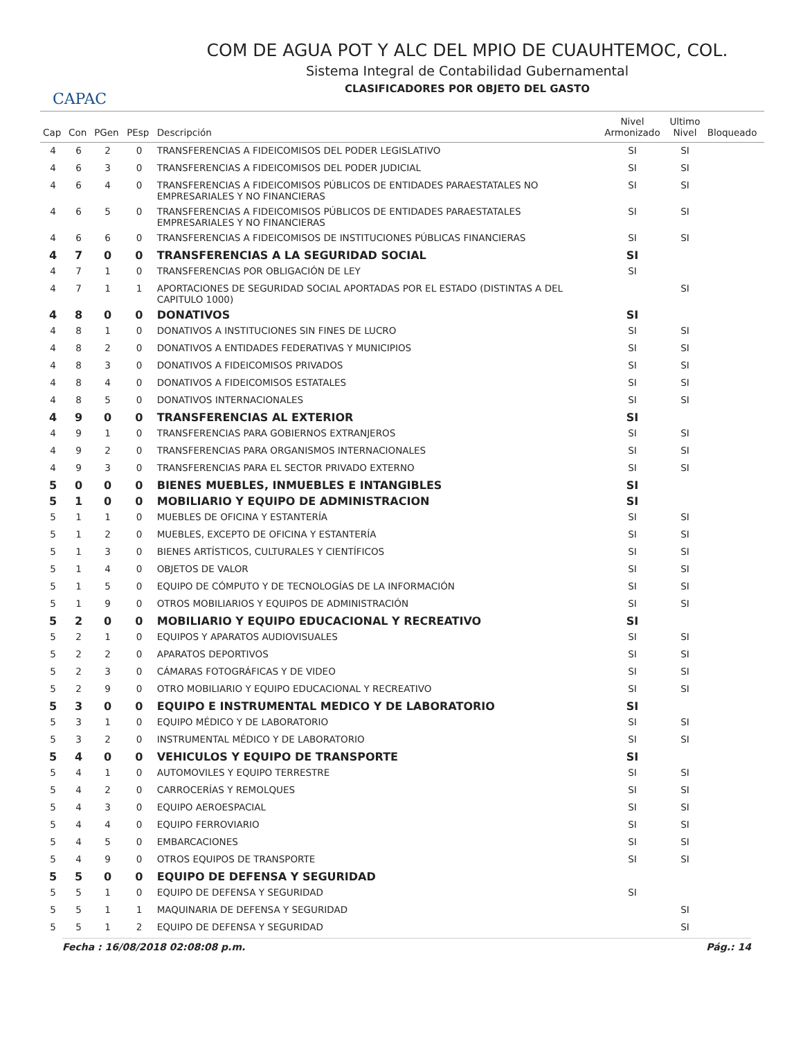CAPAC
COM DE AGUA POT Y ALC DEL MPIO DE CUAUHTEMOC, COL.
Sistema Integral de Contabilidad Gubernamental
CLASIFICADORES POR OBJETO DEL GASTO
| Cap | Con | PGen | PEsp | Descripción | Nivel Armonizado | Ultimo Nivel | Bloqueado |
| --- | --- | --- | --- | --- | --- | --- | --- |
| 4 | 6 | 2 | 0 | TRANSFERENCIAS A FIDEICOMISOS DEL PODER LEGISLATIVO | SI | SI | |
| 4 | 6 | 3 | 0 | TRANSFERENCIAS A FIDEICOMISOS DEL PODER JUDICIAL | SI | SI | |
| 4 | 6 | 4 | 0 | TRANSFERENCIAS A FIDEICOMISOS PÚBLICOS DE ENTIDADES PARAESTATALES NO EMPRESARIALES Y NO FINANCIERAS | SI | SI | |
| 4 | 6 | 5 | 0 | TRANSFERENCIAS A FIDEICOMISOS PÚBLICOS DE ENTIDADES PARAESTATALES EMPRESARIALES Y NO FINANCIERAS | SI | SI | |
| 4 | 6 | 6 | 0 | TRANSFERENCIAS A FIDEICOMISOS DE INSTITUCIONES PÚBLICAS FINANCIERAS | SI | SI | |
| 4 | 7 | 0 | 0 | TRANSFERENCIAS A LA SEGURIDAD SOCIAL | SI | | |
| 4 | 7 | 1 | 0 | TRANSFERENCIAS POR OBLIGACIÓN DE LEY | SI | | |
| 4 | 7 | 1 | 1 | APORTACIONES DE SEGURIDAD SOCIAL APORTADAS POR EL ESTADO (DISTINTAS A DEL CAPITULO 1000) | | SI | |
| 4 | 8 | 0 | 0 | DONATIVOS | SI | | |
| 4 | 8 | 1 | 0 | DONATIVOS A INSTITUCIONES SIN FINES DE LUCRO | SI | SI | |
| 4 | 8 | 2 | 0 | DONATIVOS A ENTIDADES FEDERATIVAS Y MUNICIPIOS | SI | SI | |
| 4 | 8 | 3 | 0 | DONATIVOS A FIDEICOMISOS PRIVADOS | SI | SI | |
| 4 | 8 | 4 | 0 | DONATIVOS A FIDEICOMISOS ESTATALES | SI | SI | |
| 4 | 8 | 5 | 0 | DONATIVOS INTERNACIONALES | SI | SI | |
| 4 | 9 | 0 | 0 | TRANSFERENCIAS AL EXTERIOR | SI | | |
| 4 | 9 | 1 | 0 | TRANSFERENCIAS PARA GOBIERNOS EXTRANJEROS | SI | SI | |
| 4 | 9 | 2 | 0 | TRANSFERENCIAS PARA ORGANISMOS INTERNACIONALES | SI | SI | |
| 4 | 9 | 3 | 0 | TRANSFERENCIAS PARA EL SECTOR PRIVADO EXTERNO | SI | SI | |
| 5 | 0 | 0 | 0 | BIENES MUEBLES, INMUEBLES E INTANGIBLES | SI | | |
| 5 | 1 | 0 | 0 | MOBILIARIO Y EQUIPO DE ADMINISTRACION | SI | | |
| 5 | 1 | 1 | 0 | MUEBLES DE OFICINA Y ESTANTERÍA | SI | SI | |
| 5 | 1 | 2 | 0 | MUEBLES, EXCEPTO DE OFICINA Y ESTANTERÍA | SI | SI | |
| 5 | 1 | 3 | 0 | BIENES ARTÍSTICOS, CULTURALES Y CIENTÍFICOS | SI | SI | |
| 5 | 1 | 4 | 0 | OBJETOS DE VALOR | SI | SI | |
| 5 | 1 | 5 | 0 | EQUIPO DE CÓMPUTO Y DE TECNOLOGÍAS DE LA INFORMACIÓN | SI | SI | |
| 5 | 1 | 9 | 0 | OTROS MOBILIARIOS Y EQUIPOS DE ADMINISTRACIÓN | SI | SI | |
| 5 | 2 | 0 | 0 | MOBILIARIO Y EQUIPO EDUCACIONAL Y RECREATIVO | SI | | |
| 5 | 2 | 1 | 0 | EQUIPOS Y APARATOS AUDIOVISUALES | SI | SI | |
| 5 | 2 | 2 | 0 | APARATOS DEPORTIVOS | SI | SI | |
| 5 | 2 | 3 | 0 | CÁMARAS FOTOGRÁFICAS Y DE VIDEO | SI | SI | |
| 5 | 2 | 9 | 0 | OTRO MOBILIARIO Y EQUIPO EDUCACIONAL Y RECREATIVO | SI | SI | |
| 5 | 3 | 0 | 0 | EQUIPO E INSTRUMENTAL MEDICO Y DE LABORATORIO | SI | | |
| 5 | 3 | 1 | 0 | EQUIPO MÉDICO Y DE LABORATORIO | SI | SI | |
| 5 | 3 | 2 | 0 | INSTRUMENTAL MÉDICO Y DE LABORATORIO | SI | SI | |
| 5 | 4 | 0 | 0 | VEHICULOS Y EQUIPO DE TRANSPORTE | SI | | |
| 5 | 4 | 1 | 0 | AUTOMOVILES Y EQUIPO TERRESTRE | SI | SI | |
| 5 | 4 | 2 | 0 | CARROCERÍAS Y REMOLQUES | SI | SI | |
| 5 | 4 | 3 | 0 | EQUIPO AEROESPACIAL | SI | SI | |
| 5 | 4 | 4 | 0 | EQUIPO FERROVIARIO | SI | SI | |
| 5 | 4 | 5 | 0 | EMBARCACIONES | SI | SI | |
| 5 | 4 | 9 | 0 | OTROS EQUIPOS DE TRANSPORTE | SI | SI | |
| 5 | 5 | 0 | 0 | EQUIPO DE DEFENSA Y SEGURIDAD | | | |
| 5 | 5 | 1 | 0 | EQUIPO DE DEFENSA Y SEGURIDAD | SI | | |
| 5 | 5 | 1 | 1 | MAQUINARIA DE DEFENSA Y SEGURIDAD | | SI | |
| 5 | 5 | 1 | 2 | EQUIPO DE DEFENSA Y SEGURIDAD | | SI | |
Fecha : 16/08/2018 02:08:08 p.m. Pág.: 14